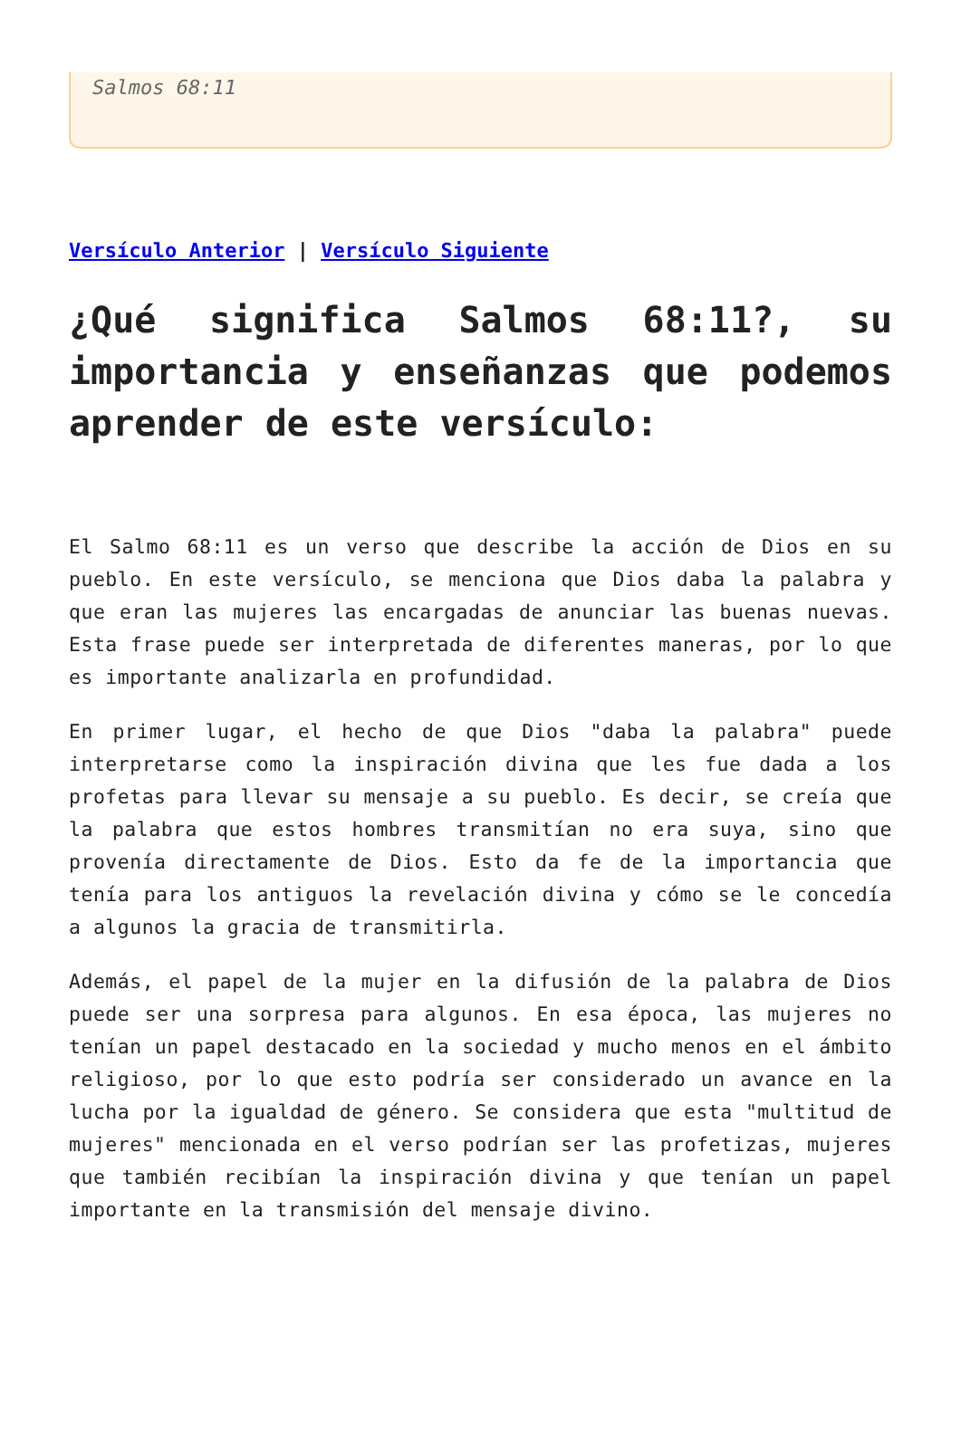Salmos 68:11
Versículo Anterior | Versículo Siguiente
¿Qué significa Salmos 68:11?, su importancia y enseñanzas que podemos aprender de este versículo:
El Salmo 68:11 es un verso que describe la acción de Dios en su pueblo. En este versículo, se menciona que Dios daba la palabra y que eran las mujeres las encargadas de anunciar las buenas nuevas. Esta frase puede ser interpretada de diferentes maneras, por lo que es importante analizarla en profundidad.
En primer lugar, el hecho de que Dios "daba la palabra" puede interpretarse como la inspiración divina que les fue dada a los profetas para llevar su mensaje a su pueblo. Es decir, se creía que la palabra que estos hombres transmitían no era suya, sino que provenía directamente de Dios. Esto da fe de la importancia que tenía para los antiguos la revelación divina y cómo se le concedía a algunos la gracia de transmitirla.
Además, el papel de la mujer en la difusión de la palabra de Dios puede ser una sorpresa para algunos. En esa época, las mujeres no tenían un papel destacado en la sociedad y mucho menos en el ámbito religioso, por lo que esto podría ser considerado un avance en la lucha por la igualdad de género. Se considera que esta "multitud de mujeres" mencionada en el verso podrían ser las profetizas, mujeres que también recibían la inspiración divina y que tenían un papel importante en la transmisión del mensaje divino.